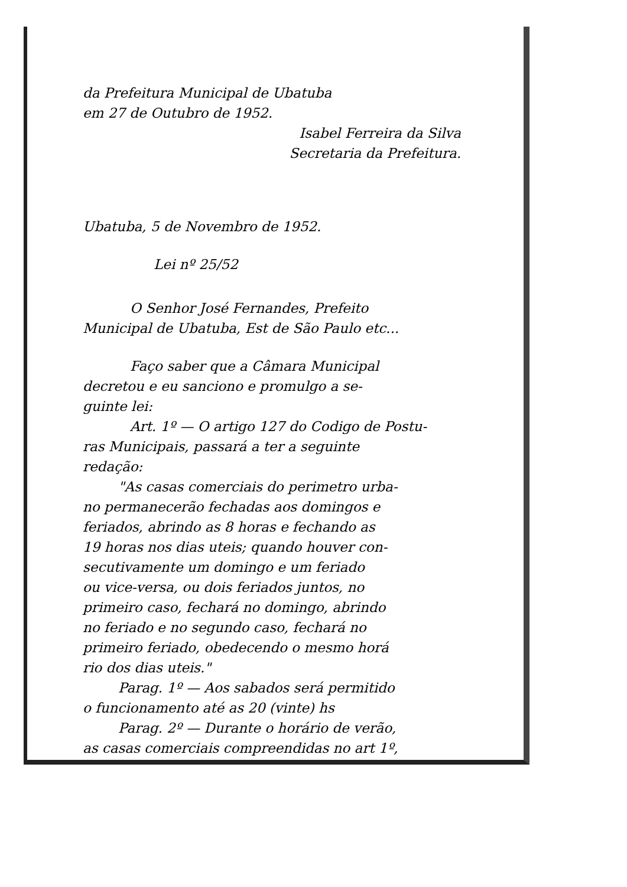da Prefeitura Municipal de Ubatuba
em 27 de Outubro de 1952.
Isabel Ferreira da Silva
Secretaria da Prefeitura.
Ubatuba, 5 de Novembro de 1952.
Lei nº 25/52
O Senhor José Fernandes, Prefeito
Municipal de Ubatuba, Est de São Paulo etc...
Faço saber que a Câmara Municipal
decretou e eu sanciono e promulgo a se-
guinte lei:
Art. 1º — O artigo 127 do Codigo de Postu-
ras Municipais, passará a ter a seguinte
redação:
"As casas comerciais do perimetro urba-
no permanecerão fechadas aos domingos e
feriados, abrindo as 8 horas e fechando as
19 horas nos dias uteis; quando houver con-
secutivamente um domingo e um feriado
ou vice-versa, ou dois feriados juntos, no
primeiro caso, fechará no domingo, abrindo
no feriado e no segundo caso, fechará no
primeiro feriado, obedecendo o mesmo horá
rio dos dias uteis."
Parag. 1º — Aos sabados será permitido
o funcionamento até as 20 (vinte) hs
Parag. 2º — Durante o horário de verão,
as casas comerciais compreendidas no art 1º,